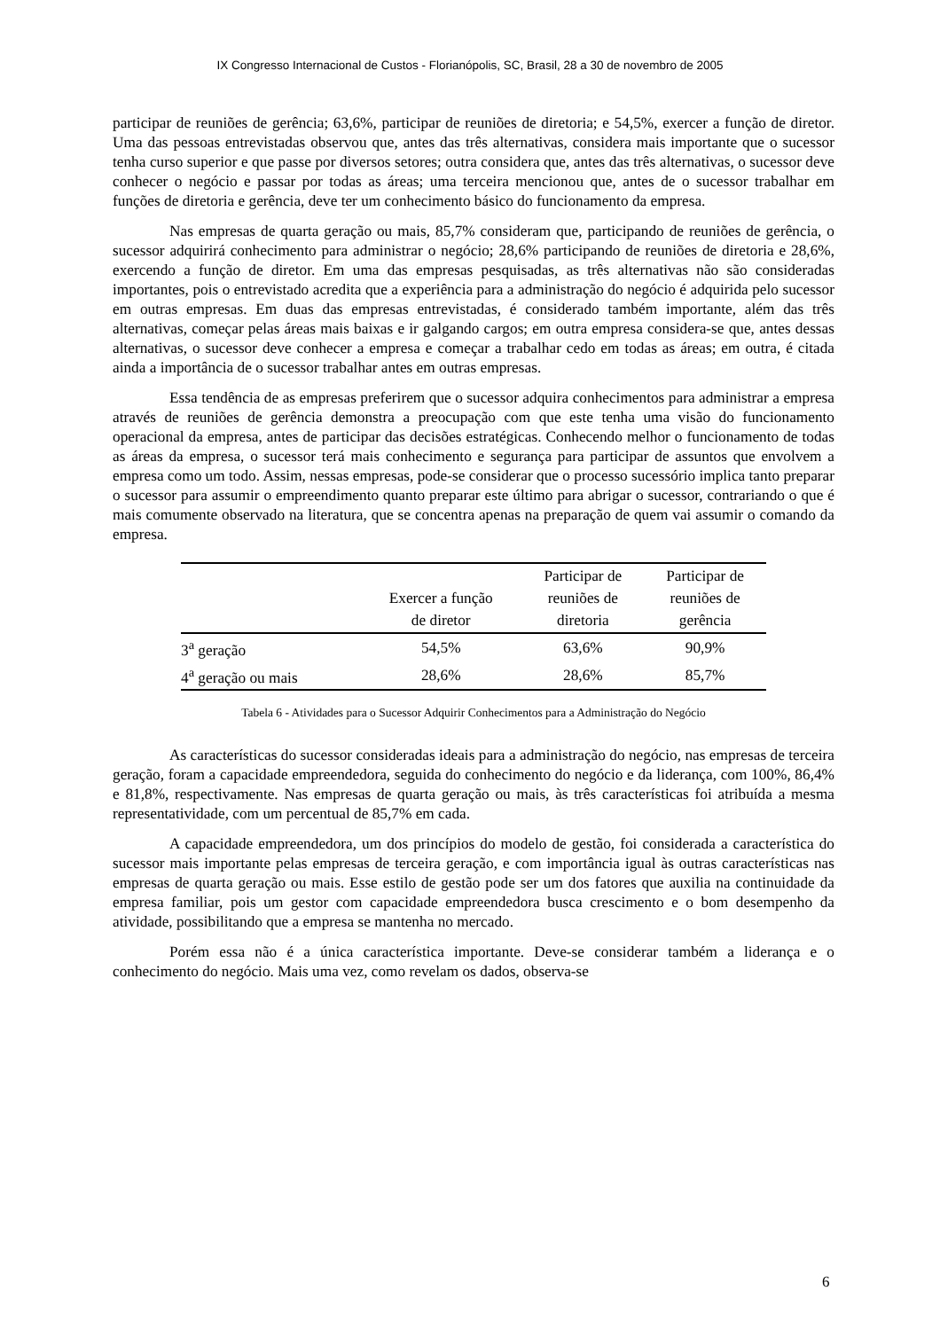IX Congresso Internacional de Custos - Florianópolis, SC, Brasil, 28 a 30 de novembro de 2005
participar de reuniões de gerência; 63,6%, participar de reuniões de diretoria; e 54,5%, exercer a função de diretor. Uma das pessoas entrevistadas observou que, antes das três alternativas, considera mais importante que o sucessor tenha curso superior e que passe por diversos setores; outra considera que, antes das três alternativas, o sucessor deve conhecer o negócio e passar por todas as áreas; uma terceira mencionou que, antes de o sucessor trabalhar em funções de diretoria e gerência, deve ter um conhecimento básico do funcionamento da empresa.
Nas empresas de quarta geração ou mais, 85,7% consideram que, participando de reuniões de gerência, o sucessor adquirirá conhecimento para administrar o negócio; 28,6% participando de reuniões de diretoria e 28,6%, exercendo a função de diretor. Em uma das empresas pesquisadas, as três alternativas não são consideradas importantes, pois o entrevistado acredita que a experiência para a administração do negócio é adquirida pelo sucessor em outras empresas. Em duas das empresas entrevistadas, é considerado também importante, além das três alternativas, começar pelas áreas mais baixas e ir galgando cargos; em outra empresa considera-se que, antes dessas alternativas, o sucessor deve conhecer a empresa e começar a trabalhar cedo em todas as áreas; em outra, é citada ainda a importância de o sucessor trabalhar antes em outras empresas.
Essa tendência de as empresas preferirem que o sucessor adquira conhecimentos para administrar a empresa através de reuniões de gerência demonstra a preocupação com que este tenha uma visão do funcionamento operacional da empresa, antes de participar das decisões estratégicas. Conhecendo melhor o funcionamento de todas as áreas da empresa, o sucessor terá mais conhecimento e segurança para participar de assuntos que envolvem a empresa como um todo. Assim, nessas empresas, pode-se considerar que o processo sucessório implica tanto preparar o sucessor para assumir o empreendimento quanto preparar este último para abrigar o sucessor, contrariando o que é mais comumente observado na literatura, que se concentra apenas na preparação de quem vai assumir o comando da empresa.
| | Exercer a função de diretor | Participar de reuniões de diretoria | Participar de reuniões de gerência |
| --- | --- | --- | --- |
| 3<sup>a</sup> geração | 54,5% | 63,6% | 90,9% |
| 4<sup>a</sup> geração ou mais | 28,6% | 28,6% | 85,7% |
Tabela 6 - Atividades para o Sucessor Adquirir Conhecimentos para a Administração do Negócio
As características do sucessor consideradas ideais para a administração do negócio, nas empresas de terceira geração, foram a capacidade empreendedora, seguida do conhecimento do negócio e da liderança, com 100%, 86,4% e 81,8%, respectivamente. Nas empresas de quarta geração ou mais, às três características foi atribuída a mesma representatividade, com um percentual de 85,7% em cada.
A capacidade empreendedora, um dos princípios do modelo de gestão, foi considerada a característica do sucessor mais importante pelas empresas de terceira geração, e com importância igual às outras características nas empresas de quarta geração ou mais. Esse estilo de gestão pode ser um dos fatores que auxilia na continuidade da empresa familiar, pois um gestor com capacidade empreendedora busca crescimento e o bom desempenho da atividade, possibilitando que a empresa se mantenha no mercado.
Porém essa não é a única característica importante. Deve-se considerar também a liderança e o conhecimento do negócio. Mais uma vez, como revelam os dados, observa-se
6